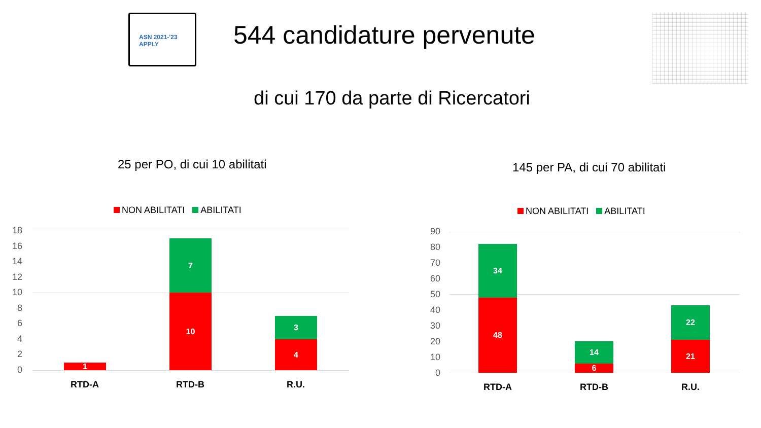ASN 2021-'23 APPLY
544 candidature pervenute
di cui 170 da parte di Ricercatori
25 per PO, di cui 10 abilitati
NON ABILITATI ABILITATI
18
16
14
12
10
8
6
4
2
0 1
7
10
3
4
RTD-A RTD-B R.U.
145 per PA, di cui 70 abilitati
NON ABILITATI ABILITATI
90
80
70
60
50
40
30
20
10
0
34
48
14
6
22
21
RTD-A RTD-B R.U.